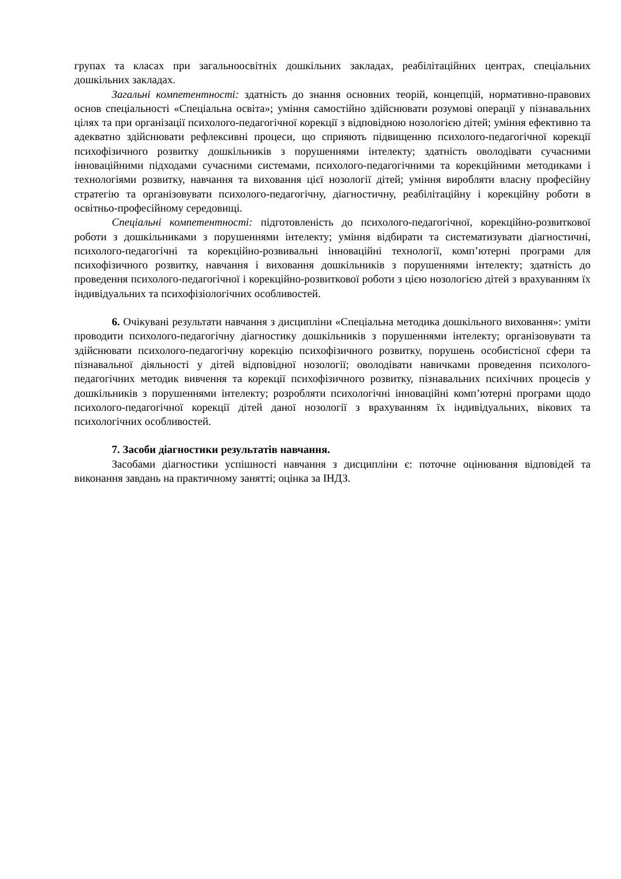групах та класах при загальноосвітніх дошкільних закладах, реабілітаційних центрах, спеціальних дошкільних закладах.
Загальні компетентності: здатність до знання основних теорій, концепцій, нормативно-правових основ спеціальності «Спеціальна освіта»; уміння самостійно здійснювати розумові операції у пізнавальних цілях та при організації психолого-педагогічної корекції з відповідною нозологією дітей; уміння ефективно та адекватно здійснювати рефлексивні процеси, що сприяють підвищенню психолого-педагогічної корекції психофізичного розвитку дошкільників з порушеннями інтелекту; здатність оволодівати сучасними інноваційними підходами сучасними системами, психолого-педагогічними та корекційними методиками і технологіями розвитку, навчання та виховання цієї нозології дітей; уміння виробляти власну професійну стратегію та організовувати психолого-педагогічну, діагностичну, реабілітаційну і корекційну роботи в освітньо-професійному середовищі.
Спеціальні компетентності: підготовленість до психолого-педагогічної, корекційно-розвиткової роботи з дошкільниками з порушеннями інтелекту; уміння відбирати та систематизувати діагностичні, психолого-педагогічні та корекційно-розвивальні інноваційні технології, комп’ютерні програми для психофізичного розвитку, навчання і виховання дошкільників з порушеннями інтелекту; здатність до проведення психолого-педагогічної і корекційно-розвиткової роботи з цією нозологією дітей з врахуванням їх індивідуальних та психофізіологічних особливостей.
6. Очікувані результати навчання з дисципліни «Спеціальна методика дошкільного виховання»: уміти проводити психолого-педагогічну діагностику дошкільників з порушеннями інтелекту; організовувати та здійснювати психолого-педагогічну корекцію психофізичного розвитку, порушень особистісної сфери та пізнавальної діяльності у дітей відповідної нозології; оволодівати навичками проведення психолого-педагогічних методик вивчення та корекції психофізичного розвитку, пізнавальних психічних процесів у дошкільників з порушеннями інтелекту; розробляти психологічні інноваційні комп’ютерні програми щодо психолого-педагогічної корекції дітей даної нозології з врахуванням їх індивідуальних, вікових та психологічних особливостей.
7. Засоби діагностики результатів навчання.
Засобами діагностики успішності навчання з дисципліни є: поточне оцінювання відповідей та виконання завдань на практичному занятті; оцінка за ІНДЗ.